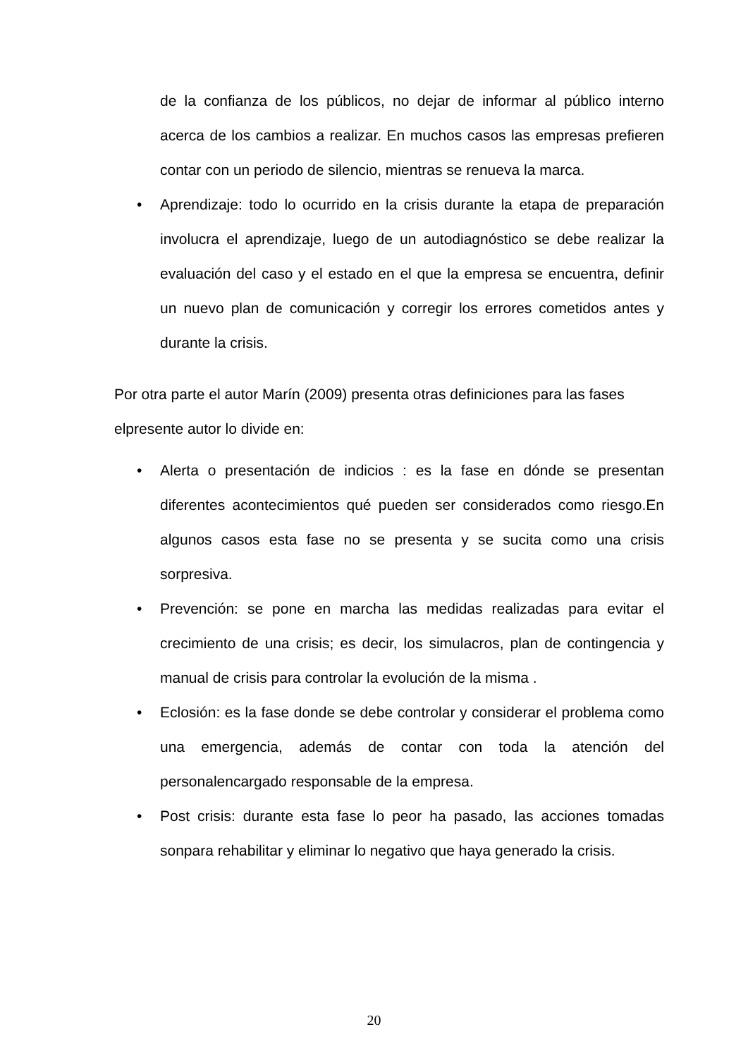de la confianza de los públicos, no dejar de informar al público interno acerca de los cambios a realizar. En muchos casos las empresas prefieren contar con un periodo de silencio, mientras se renueva la marca.
• Aprendizaje: todo lo ocurrido en la crisis durante la etapa de preparación involucra el aprendizaje, luego de un autodiagnóstico se debe realizar la evaluación del caso y el estado en el que la empresa se encuentra, definir un nuevo plan de comunicación y corregir los errores cometidos antes y durante la crisis.
Por otra parte el autor Marín (2009) presenta otras definiciones para las fases elpresente autor lo divide en:
• Alerta o presentación de indicios : es la fase en dónde se presentan diferentes acontecimientos qué pueden ser considerados como riesgo.En algunos casos esta fase no se presenta y se sucita como una crisis sorpresiva.
• Prevención: se pone en marcha las medidas realizadas para evitar el crecimiento de una crisis; es decir, los simulacros, plan de contingencia y manual de crisis para controlar la evolución de la misma .
• Eclosión: es la fase donde se debe controlar y considerar el problema como una emergencia, además de contar con toda la atención del personalencargado responsable de la empresa.
• Post crisis: durante esta fase lo peor ha pasado, las acciones tomadas sonpara rehabilitar y eliminar lo negativo que haya generado la crisis.
20